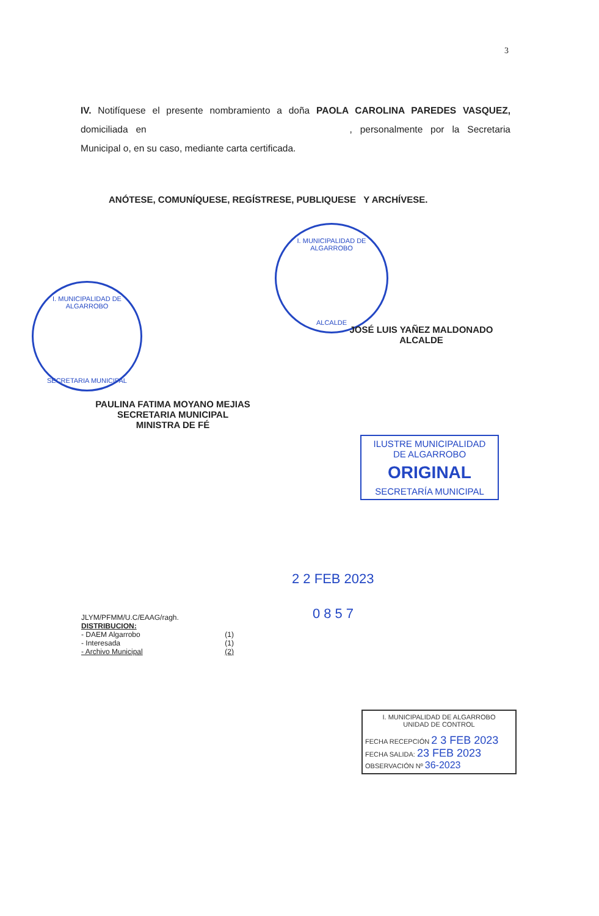3
IV. Notifíquese el presente nombramiento a doña PAOLA CAROLINA PAREDES VASQUEZ, domiciliada en , personalmente por la Secretaria Municipal o, en su caso, mediante carta certificada.
ANÓTESE, COMUNÍQUESE, REGÍSTRESE, PUBLIQUESE Y ARCHÍVESE.
I. MUNICIPALIDAD DE ALGARROBO
ALCALDE
JOSÉ LUIS YAÑEZ MALDONADO
ALCALDE
I. MUNICIPALIDAD DE ALGARROBO
SECRETARIA MUNICIPAL
PAULINA FATIMA MOYANO MEJIAS
SECRETARIA MUNICIPAL
MINISTRA DE FÉ
ILUSTRE MUNICIPALIDAD
DE ALGARROBO
ORIGINAL
SECRETARÍA MUNICIPAL
2 2 FEB 2023
0857
JLYM/PFMM/U.C/EAAG/ragh.
DISTRIBUCION:
- DAEM Algarrobo (1)
- Interesada (1)
- Archivo Municipal (2)
I. MUNICIPALIDAD DE ALGARROBO
UNIDAD DE CONTROL
FECHA RECEPCIÓN 2 3 FEB 2023
FECHA SALIDA: 23 FEB 2023
OBSERVACIÓN Nº 36-2023